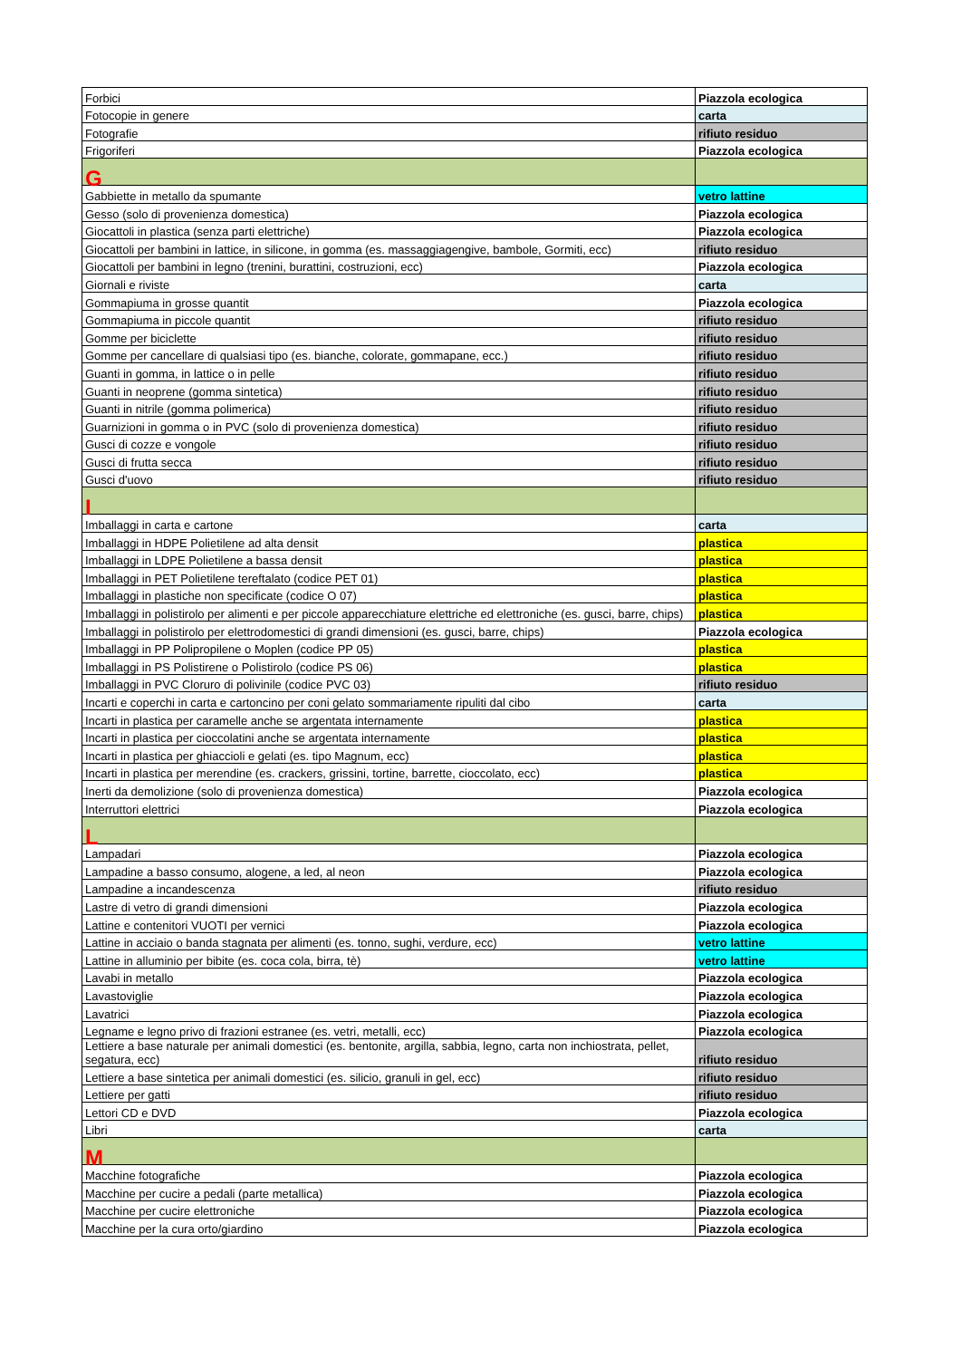| Forbici | Piazzola ecologica |
| Fotocopie in genere | carta |
| Fotografie | rifiuto residuo |
| Frigoriferi | Piazzola ecologica |
| G | |
| Gabbiette in metallo da spumante | vetro lattine |
| Gesso (solo di provenienza domestica) | Piazzola ecologica |
| Giocattoli in plastica (senza parti elettriche) | Piazzola ecologica |
| Giocattoli per bambini in lattice, in silicone, in gomma (es. massaggiagengive, bambole, Gormiti, ecc) | rifiuto residuo |
| Giocattoli per bambini in legno (trenini, burattini, costruzioni, ecc) | Piazzola ecologica |
| Giornali e riviste | carta |
| Gommapiuma in grosse quantit | Piazzola ecologica |
| Gommapiuma in piccole quantit | rifiuto residuo |
| Gomme per biciclette | rifiuto residuo |
| Gomme per cancellare di qualsiasi tipo (es. bianche, colorate, gommapane, ecc.) | rifiuto residuo |
| Guanti in gomma, in lattice o in pelle | rifiuto residuo |
| Guanti in neoprene (gomma sintetica) | rifiuto residuo |
| Guanti in nitrile (gomma polimerica) | rifiuto residuo |
| Guarnizioni in gomma o in PVC (solo di provenienza domestica) | rifiuto residuo |
| Gusci di cozze e vongole | rifiuto residuo |
| Gusci di frutta secca | rifiuto residuo |
| Gusci d'uovo | rifiuto residuo |
| I | |
| Imballaggi in carta e cartone | carta |
| Imballaggi in HDPE Polietilene ad alta densit | plastica |
| Imballaggi in LDPE Polietilene a bassa densit | plastica |
| Imballaggi in PET Polietilene tereftalato (codice PET 01) | plastica |
| Imballaggi in plastiche non specificate (codice O 07) | plastica |
| Imballaggi in polistirolo per alimenti e per piccole apparecchiature elettriche ed elettroniche (es. gusci, barre, chips) | plastica |
| Imballaggi in polistirolo per elettrodomestici di grandi dimensioni (es. gusci, barre, chips) | Piazzola ecologica |
| Imballaggi in PP Polipropilene o Moplen (codice PP 05) | plastica |
| Imballaggi in PS Polistirene o Polistirolo (codice PS 06) | plastica |
| Imballaggi in PVC Cloruro di polivinile (codice PVC 03) | rifiuto residuo |
| Incarti e coperchi in carta e cartoncino per coni gelato sommariamente ripuliti dal cibo | carta |
| Incarti in plastica per caramelle anche se argentata internamente | plastica |
| Incarti in plastica per cioccolatini anche se argentata internamente | plastica |
| Incarti in plastica per ghiaccioli e gelati (es. tipo Magnum, ecc) | plastica |
| Incarti in plastica per merendine (es. crackers, grissini, tortine, barrette, cioccolato, ecc) | plastica |
| Inerti da demolizione (solo di provenienza domestica) | Piazzola ecologica |
| Interruttori elettrici | Piazzola ecologica |
| L | |
| Lampadari | Piazzola ecologica |
| Lampadine a basso consumo, alogene, a led, al neon | Piazzola ecologica |
| Lampadine a incandescenza | rifiuto residuo |
| Lastre di vetro di grandi dimensioni | Piazzola ecologica |
| Lattine e contenitori VUOTI per vernici | Piazzola ecologica |
| Lattine in acciaio o banda stagnata per alimenti (es. tonno, sughi, verdure, ecc) | vetro lattine |
| Lattine in alluminio per bibite (es. coca cola, birra, tè) | vetro lattine |
| Lavabi in metallo | Piazzola ecologica |
| Lavastoviglie | Piazzola ecologica |
| Lavatrici | Piazzola ecologica |
| Legname e legno privo di frazioni estranee (es. vetri, metalli, ecc) | Piazzola ecologica |
| Lettiere a base naturale per animali domestici (es. bentonite, argilla, sabbia, legno, carta non inchiostrata, pellet, segatura, ecc) | rifiuto residuo |
| Lettiere a base sintetica per animali domestici (es. silicio, granuli in gel, ecc) | rifiuto residuo |
| Lettiere per gatti | rifiuto residuo |
| Lettori CD e DVD | Piazzola ecologica |
| Libri | carta |
| M | |
| Macchine fotografiche | Piazzola ecologica |
| Macchine per cucire a pedali (parte metallica) | Piazzola ecologica |
| Macchine per cucire elettroniche | Piazzola ecologica |
| Macchine per la cura orto/giardino | Piazzola ecologica |